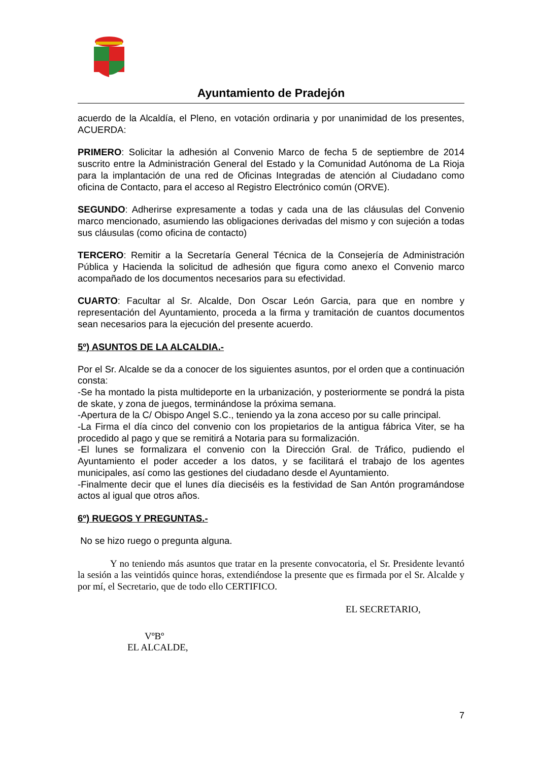Ayuntamiento de Pradejón
acuerdo de la Alcaldía, el Pleno, en votación ordinaria y por unanimidad de los presentes, ACUERDA:
PRIMERO: Solicitar la adhesión al Convenio Marco de fecha 5 de septiembre de 2014 suscrito entre la Administración General del Estado y la Comunidad Autónoma de La Rioja para la implantación de una red de Oficinas Integradas de atención al Ciudadano como oficina de Contacto, para el acceso al Registro Electrónico común (ORVE).
SEGUNDO: Adherirse expresamente a todas y cada una de las cláusulas del Convenio marco mencionado, asumiendo las obligaciones derivadas del mismo y con sujeción a todas sus cláusulas (como oficina de contacto)
TERCERO: Remitir a la Secretaría General Técnica de la Consejería de Administración Pública y Hacienda la solicitud de adhesión que figura como anexo el Convenio marco acompañado de los documentos necesarios para su efectividad.
CUARTO: Facultar al Sr. Alcalde, Don Oscar León Garcia, para que en nombre y representación del Ayuntamiento, proceda a la firma y tramitación de cuantos documentos sean necesarios para la ejecución del presente acuerdo.
5º) ASUNTOS DE LA ALCALDIA.-
Por el Sr. Alcalde se da a conocer de los siguientes asuntos, por el orden que a continuación consta:
-Se ha montado la pista multideporte en la urbanización, y posteriormente se pondrá la pista de skate, y zona de juegos, terminándose la próxima semana.
-Apertura de la C/ Obispo Angel S.C., teniendo ya la zona acceso por su calle principal.
-La Firma el día cinco del convenio con los propietarios de la antigua fábrica Viter, se ha procedido al pago y que se remitirá a Notaria para su formalización.
-El lunes se formalizara el convenio con la Dirección Gral. de Tráfico, pudiendo el Ayuntamiento el poder acceder a los datos, y se facilitará el trabajo de los agentes municipales, así como las gestiones del ciudadano desde el Ayuntamiento.
-Finalmente decir que el lunes día dieciséis es la festividad de San Antón programándose actos al igual que otros años.
6º) RUEGOS Y PREGUNTAS.-
No se hizo ruego o pregunta alguna.
Y no teniendo más asuntos que tratar en la presente convocatoria, el Sr. Presidente levantó la sesión a las veintidós quince horas, extendiéndose la presente que es firmada por el Sr. Alcalde y por mí, el Secretario, que de todo ello CERTIFICO.
EL SECRETARIO,
VºBº
EL ALCALDE,
7